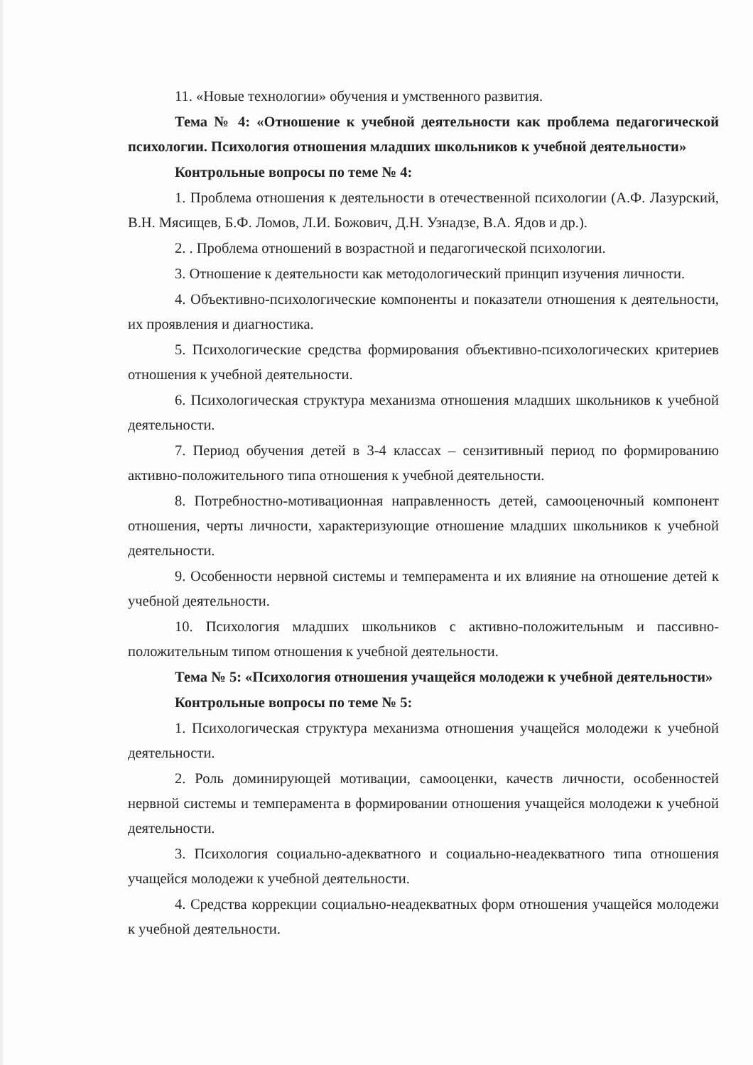11. «Новые технологии» обучения и умственного развития.
Тема № 4: «Отношение к учебной деятельности как проблема педагогической психологии. Психология отношения младших школьников к учебной деятельности»
Контрольные вопросы по теме № 4:
1. Проблема отношения к деятельности в отечественной психологии (А.Ф. Лазурский, В.Н. Мясищев, Б.Ф. Ломов, Л.И. Божович, Д.Н. Узнадзе, В.А. Ядов и др.).
2. . Проблема отношений в возрастной и педагогической психологии.
3. Отношение к деятельности как методологический принцип изучения личности.
4. Объективно-психологические компоненты и показатели отношения к деятельности, их проявления и диагностика.
5. Психологические средства формирования объективно-психологических критериев отношения к учебной деятельности.
6. Психологическая структура механизма отношения младших школьников к учебной деятельности.
7. Период обучения детей в 3-4 классах – сензитивный период по формированию активно-положительного типа отношения к учебной деятельности.
8. Потребностно-мотивационная направленность детей, самооценочный компонент отношения, черты личности, характеризующие отношение младших школьников к учебной деятельности.
9. Особенности нервной системы и темперамента и их влияние на отношение детей к учебной деятельности.
10. Психология младших школьников с активно-положительным и пассивно-положительным типом отношения к учебной деятельности.
Тема № 5: «Психология отношения учащейся молодежи к учебной деятельности»
Контрольные вопросы по теме № 5:
1. Психологическая структура механизма отношения учащейся молодежи к учебной деятельности.
2. Роль доминирующей мотивации, самооценки, качеств личности, особенностей нервной системы и темперамента в формировании отношения учащейся молодежи к учебной деятельности.
3. Психология социально-адекватного и социально-неадекватного типа отношения учащейся молодежи к учебной деятельности.
4. Средства коррекции социально-неадекватных форм отношения учащейся молодежи к учебной деятельности.